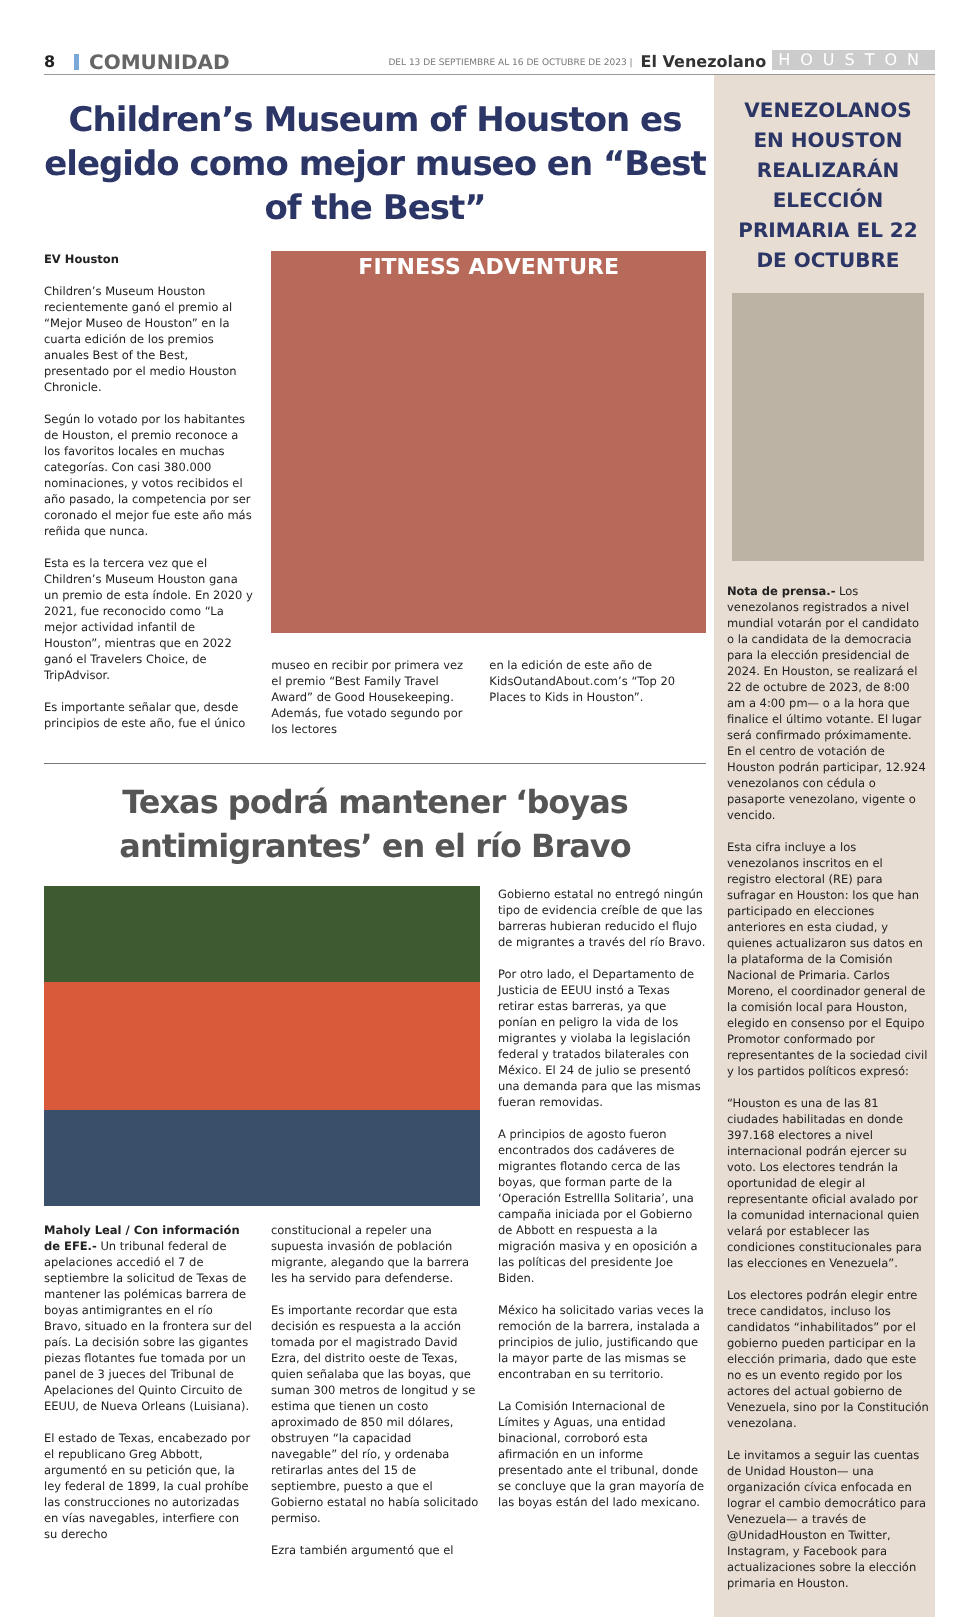8 COMUNIDAD DEL 13 DE SEPTIEMBRE AL 16 DE OCTUBRE DE 2023 | El Venezolano HOUSTON
Children’s Museum of Houston es elegido como mejor museo en “Best of the Best”
EV Houston
Children’s Museum Houston recientemente ganó el premio al “Mejor Museo de Houston” en la cuarta edición de los premios anuales Best of the Best, presentado por el medio Houston Chronicle.
Según lo votado por los habitantes de Houston, el premio reconoce a los favoritos locales en muchas categorías. Con casi 380.000 nominaciones, y votos recibidos el año pasado, la competencia por ser coronado el mejor fue este año más reñida que nunca.
Esta es la tercera vez que el Children’s Museum Houston gana un premio de esta índole. En 2020 y 2021, fue reconocido como “La mejor actividad infantil de Houston”, mientras que en 2022 ganó el Travelers Choice, de TripAdvisor.
Es importante señalar que, desde principios de este año, fue el único
FITNESS ADVENTURE
museo en recibir por primera vez el premio “Best Family Travel Award” de Good Housekeeping. Además, fue votado segundo por los lectores
en la edición de este año de KidsOutandAbout.com’s “Top 20 Places to Kids in Houston”.
Texas podrá mantener ‘boyas antimigrantes’ en el río Bravo
Maholy Leal / Con información de EFE.- Un tribunal federal de apelaciones accedió el 7 de septiembre la solicitud de Texas de mantener las polémicas barrera de boyas antimigrantes en el río Bravo, situado en la frontera sur del país. La decisión sobre las gigantes piezas flotantes fue tomada por un panel de 3 jueces del Tribunal de Apelaciones del Quinto Circuito de EEUU, de Nueva Orleans (Luisiana).
El estado de Texas, encabezado por el republicano Greg Abbott, argumentó en su petición que, la ley federal de 1899, la cual prohíbe las construcciones no autorizadas en vías navegables, interfiere con su derecho
constitucional a repeler una supuesta invasión de población migrante, alegando que la barrera les ha servido para defenderse.
Es importante recordar que esta decisión es respuesta a la acción tomada por el magistrado David Ezra, del distrito oeste de Texas, quien señalaba que las boyas, que suman 300 metros de longitud y se estima que tienen un costo aproximado de 850 mil dólares, obstruyen “la capacidad navegable” del río, y ordenaba retirarlas antes del 15 de septiembre, puesto a que el Gobierno estatal no había solicitado permiso.
Ezra también argumentó que el
Gobierno estatal no entregó ningún tipo de evidencia creíble de que las barreras hubieran reducido el flujo de migrantes a través del río Bravo.
Por otro lado, el Departamento de Justicia de EEUU instó a Texas retirar estas barreras, ya que ponían en peligro la vida de los migrantes y violaba la legislación federal y tratados bilaterales con México. El 24 de julio se presentó una demanda para que las mismas fueran removidas.
A principios de agosto fueron encontrados dos cadáveres de migrantes flotando cerca de las boyas, que forman parte de la ‘Operación Estrellla Solitaria’, una campaña iniciada por el Gobierno de Abbott en respuesta a la migración masiva y en oposición a las políticas del presidente Joe Biden.
México ha solicitado varias veces la remoción de la barrera, instalada a principios de julio, justificando que la mayor parte de las mismas se encontraban en su territorio.
La Comisión Internacional de Límites y Aguas, una entidad binacional, corroboró esta afirmación en un informe presentado ante el tribunal, donde se concluye que la gran mayoría de las boyas están del lado mexicano.
VENEZOLANOS EN HOUSTON REALIZARÁN ELECCIÓN PRIMARIA EL 22 DE OCTUBRE
Nota de prensa.- Los venezolanos registrados a nivel mundial votarán por el candidato o la candidata de la democracia para la elección presidencial de 2024. En Houston, se realizará el 22 de octubre de 2023, de 8:00 am a 4:00 pm— o a la hora que finalice el último votante. El lugar será confirmado próximamente. En el centro de votación de Houston podrán participar, 12.924 venezolanos con cédula o pasaporte venezolano, vigente o vencido.
Esta cifra incluye a los venezolanos inscritos en el registro electoral (RE) para sufragar en Houston: los que han participado en elecciones anteriores en esta ciudad, y quienes actualizaron sus datos en la plataforma de la Comisión Nacional de Primaria. Carlos Moreno, el coordinador general de la comisión local para Houston, elegido en consenso por el Equipo Promotor conformado por representantes de la sociedad civil y los partidos políticos expresó:
“Houston es una de las 81 ciudades habilitadas en donde 397.168 electores a nivel internacional podrán ejercer su voto. Los electores tendrán la oportunidad de elegir al representante oficial avalado por la comunidad internacional quien velará por establecer las condiciones constitucionales para las elecciones en Venezuela”.
Los electores podrán elegir entre trece candidatos, incluso los candidatos “inhabilitados” por el gobierno pueden participar en la elección primaria, dado que este no es un evento regido por los actores del actual gobierno de Venezuela, sino por la Constitución venezolana.
Le invitamos a seguir las cuentas de Unidad Houston— una organización cívica enfocada en lograr el cambio democrático para Venezuela— a través de @UnidadHouston en Twitter, Instagram, y Facebook para actualizaciones sobre la elección primaria en Houston.